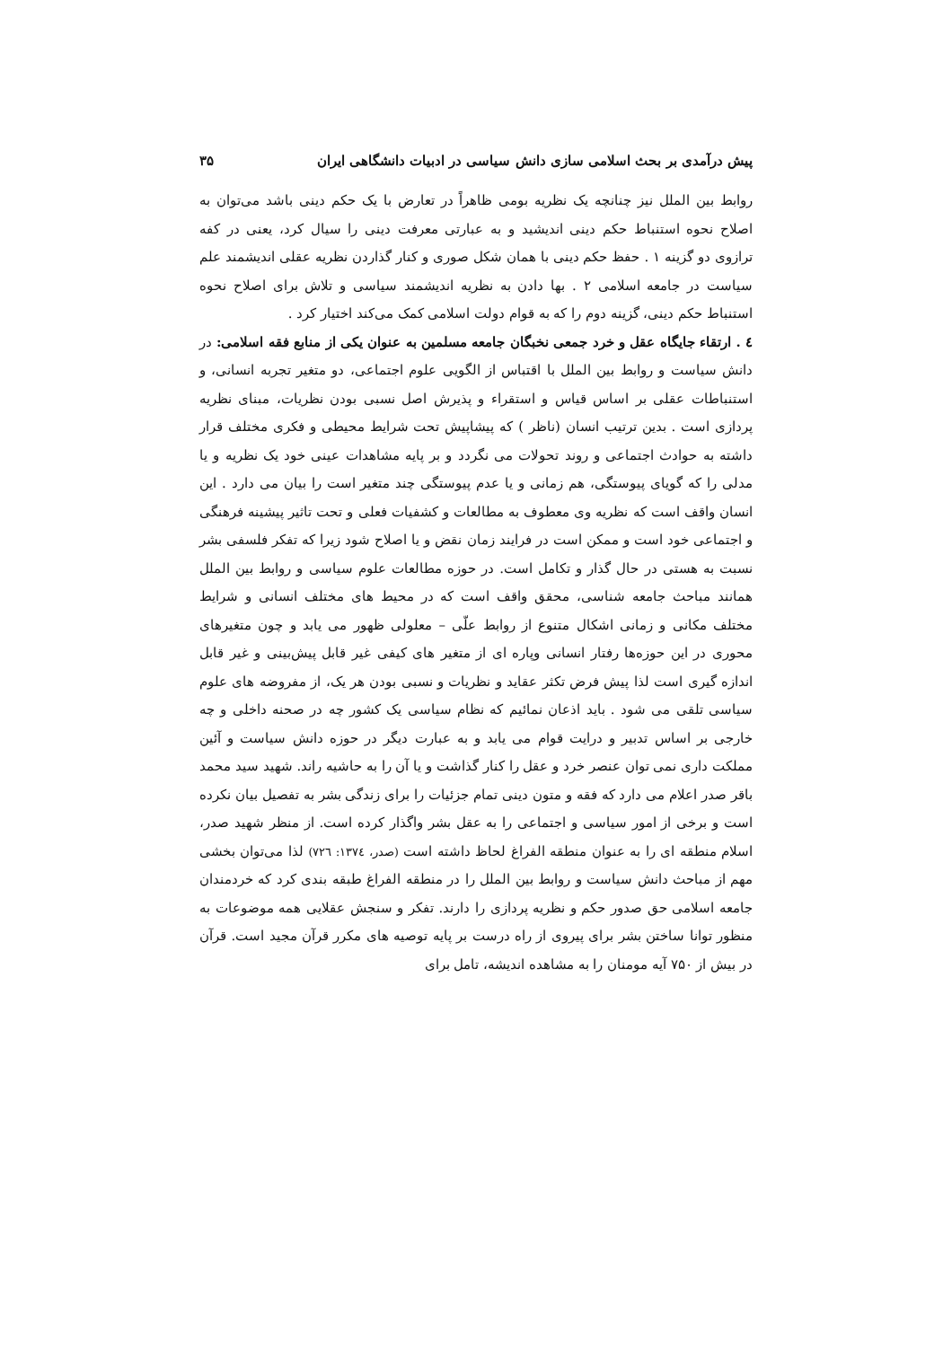پیش درآمدی بر بحث اسلامی سازی دانش سیاسی در ادبیات دانشگاهی ایران ۳۵
روابط بین الملل نیز چنانچه یک نظریه بومی ظاهراً در تعارض با یک حکم دینی باشد می‌توان به اصلاح نحوه استنباط حکم دینی اندیشید و به عبارتی معرفت دینی را سیال کرد، یعنی در کفه ترازوی دو گزینه ۱ . حفظ حکم دینی با همان شکل صوری و کنار گذاردن نظریه عقلی اندیشمند علم سیاست در جامعه اسلامی ۲ . بها دادن به نظریه اندیشمند سیاسی و تلاش برای اصلاح نحوه استنباط حکم دینی، گزینه دوم را که به قوام دولت اسلامی کمک می‌کند اختیار کرد .
٤ . ارتقاء جایگاه عقل و خرد جمعی نخبگان جامعه مسلمین به عنوان یکی از منابع فقه اسلامی: در دانش سیاست و روابط بین الملل با اقتباس از الگویی علوم اجتماعی، دو متغیر تجربه انسانی، و استنباطات عقلی بر اساس قیاس و استقراء و پذیرش اصل نسبی بودن نظریات، مبنای نظریه پردازی است . بدین ترتیب انسان (ناظر ) که پیشاپیش تحت شرایط محیطی و فکری مختلف قرار داشته به حوادث اجتماعی و روند تحولات می نگردد و بر پایه مشاهدات عینی خود یک نظریه و یا مدلی را که گویای پیوستگی، هم زمانی و یا عدم پیوستگی چند متغیر است را بیان می دارد . این انسان واقف است که نظریه وی معطوف به مطالعات و کشفیات فعلی و تحت تاثیر پیشینه فرهنگی و اجتماعی خود است و ممکن است در فرایند زمان نقض و یا اصلاح شود زیرا که تفکر فلسفی بشر نسبت به هستی در حال گذار و تکامل است. در حوزه مطالعات علوم سیاسی و روابط بین الملل همانند مباحث جامعه شناسی، محقق واقف است که در محیط های مختلف انسانی و شرایط مختلف مکانی و زمانی اشکال متنوع از روابط علّی – معلولی ظهور می یابد و چون متغیرهای محوری در این حوزه‌ها رفتار انسانی وپاره ای از متغیر های کیفی غیر قابل پیش‌بینی و غیر قابل اندازه گیری است لذا پیش فرض تکثر عقاید و نظریات و نسبی بودن هر یک، از مفروضه های علوم سیاسی تلقی می شود . باید اذعان نمائیم که نظام سیاسی یک کشور چه در صحنه داخلی و چه خارجی بر اساس تدبیر و درایت قوام می یابد و به عبارت دیگر در حوزه دانش سیاست و آئین مملکت داری نمی توان عنصر خرد و عقل را کنار گذاشت و یا آن را به حاشیه راند. شهید سید محمد باقر صدر اعلام می دارد که فقه و متون دینی تمام جزئیات را برای زندگی بشر به تفصیل بیان نکرده است و برخی از امور سیاسی و اجتماعی را به عقل بشر واگذار کرده است. از منظر شهید صدر، اسلام منطقه ای را به عنوان منطقه الفراغ لحاظ داشته است (صدر، ۱۳۷٤: ۷۲٦) لذا می‌توان بخشی مهم از مباحث دانش سیاست و روابط بین الملل را در منطقه الفراغ طبقه بندی کرد که خردمندان جامعه اسلامی حق صدور حکم و نظریه پردازی را دارند. تفکر و سنجش عقلایی همه موضوعات به منظور توانا ساختن بشر برای پیروی از راه درست بر پایه توصیه های مکرر قرآن مجید است. قرآن در بیش از ۷۵۰ آیه مومنان را به مشاهده اندیشه، تامل برای